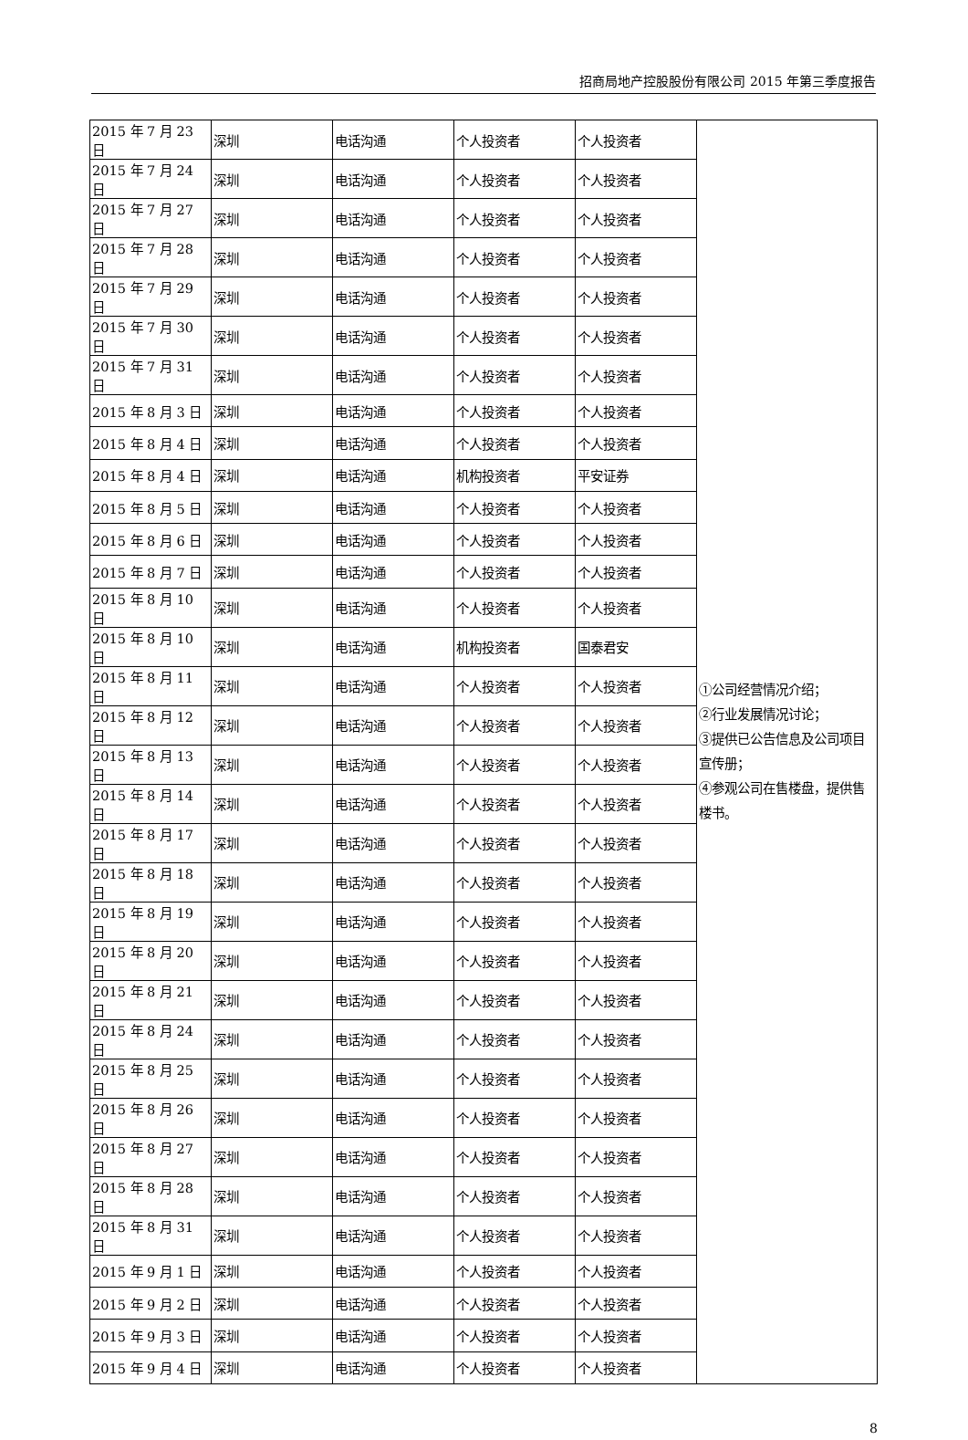招商局地产控股股份有限公司 2015 年第三季度报告
| 2015 年 7 月 23 日 | 深圳 | 电话沟通 | 个人投资者 | 个人投资者 | ①公司经营情况介绍； ②行业发展情况讨论； ③提供已公告信息及公司项目宣传册； ④参观公司在售楼盘，提供售楼书。 |
| 2015 年 7 月 24 日 | 深圳 | 电话沟通 | 个人投资者 | 个人投资者 | |
| 2015 年 7 月 27 日 | 深圳 | 电话沟通 | 个人投资者 | 个人投资者 | |
| 2015 年 7 月 28 日 | 深圳 | 电话沟通 | 个人投资者 | 个人投资者 | |
| 2015 年 7 月 29 日 | 深圳 | 电话沟通 | 个人投资者 | 个人投资者 | |
| 2015 年 7 月 30 日 | 深圳 | 电话沟通 | 个人投资者 | 个人投资者 | |
| 2015 年 7 月 31 日 | 深圳 | 电话沟通 | 个人投资者 | 个人投资者 | |
| 2015 年 8 月 3 日 | 深圳 | 电话沟通 | 个人投资者 | 个人投资者 | |
| 2015 年 8 月 4 日 | 深圳 | 电话沟通 | 个人投资者 | 个人投资者 | |
| 2015 年 8 月 4 日 | 深圳 | 电话沟通 | 机构投资者 | 平安证券 | |
| 2015 年 8 月 5 日 | 深圳 | 电话沟通 | 个人投资者 | 个人投资者 | |
| 2015 年 8 月 6 日 | 深圳 | 电话沟通 | 个人投资者 | 个人投资者 | |
| 2015 年 8 月 7 日 | 深圳 | 电话沟通 | 个人投资者 | 个人投资者 | |
| 2015 年 8 月 10 日 | 深圳 | 电话沟通 | 个人投资者 | 个人投资者 | |
| 2015 年 8 月 10 日 | 深圳 | 电话沟通 | 机构投资者 | 国泰君安 | |
| 2015 年 8 月 11 日 | 深圳 | 电话沟通 | 个人投资者 | 个人投资者 | |
| 2015 年 8 月 12 日 | 深圳 | 电话沟通 | 个人投资者 | 个人投资者 | |
| 2015 年 8 月 13 日 | 深圳 | 电话沟通 | 个人投资者 | 个人投资者 | |
| 2015 年 8 月 14 日 | 深圳 | 电话沟通 | 个人投资者 | 个人投资者 | |
| 2015 年 8 月 17 日 | 深圳 | 电话沟通 | 个人投资者 | 个人投资者 | |
| 2015 年 8 月 18 日 | 深圳 | 电话沟通 | 个人投资者 | 个人投资者 | |
| 2015 年 8 月 19 日 | 深圳 | 电话沟通 | 个人投资者 | 个人投资者 | |
| 2015 年 8 月 20 日 | 深圳 | 电话沟通 | 个人投资者 | 个人投资者 | |
| 2015 年 8 月 21 日 | 深圳 | 电话沟通 | 个人投资者 | 个人投资者 | |
| 2015 年 8 月 24 日 | 深圳 | 电话沟通 | 个人投资者 | 个人投资者 | |
| 2015 年 8 月 25 日 | 深圳 | 电话沟通 | 个人投资者 | 个人投资者 | |
| 2015 年 8 月 26 日 | 深圳 | 电话沟通 | 个人投资者 | 个人投资者 | |
| 2015 年 8 月 27 日 | 深圳 | 电话沟通 | 个人投资者 | 个人投资者 | |
| 2015 年 8 月 28 日 | 深圳 | 电话沟通 | 个人投资者 | 个人投资者 | |
| 2015 年 8 月 31 日 | 深圳 | 电话沟通 | 个人投资者 | 个人投资者 | |
| 2015 年 9 月 1 日 | 深圳 | 电话沟通 | 个人投资者 | 个人投资者 | |
| 2015 年 9 月 2 日 | 深圳 | 电话沟通 | 个人投资者 | 个人投资者 | |
| 2015 年 9 月 3 日 | 深圳 | 电话沟通 | 个人投资者 | 个人投资者 | |
| 2015 年 9 月 4 日 | 深圳 | 电话沟通 | 个人投资者 | 个人投资者 | |
8